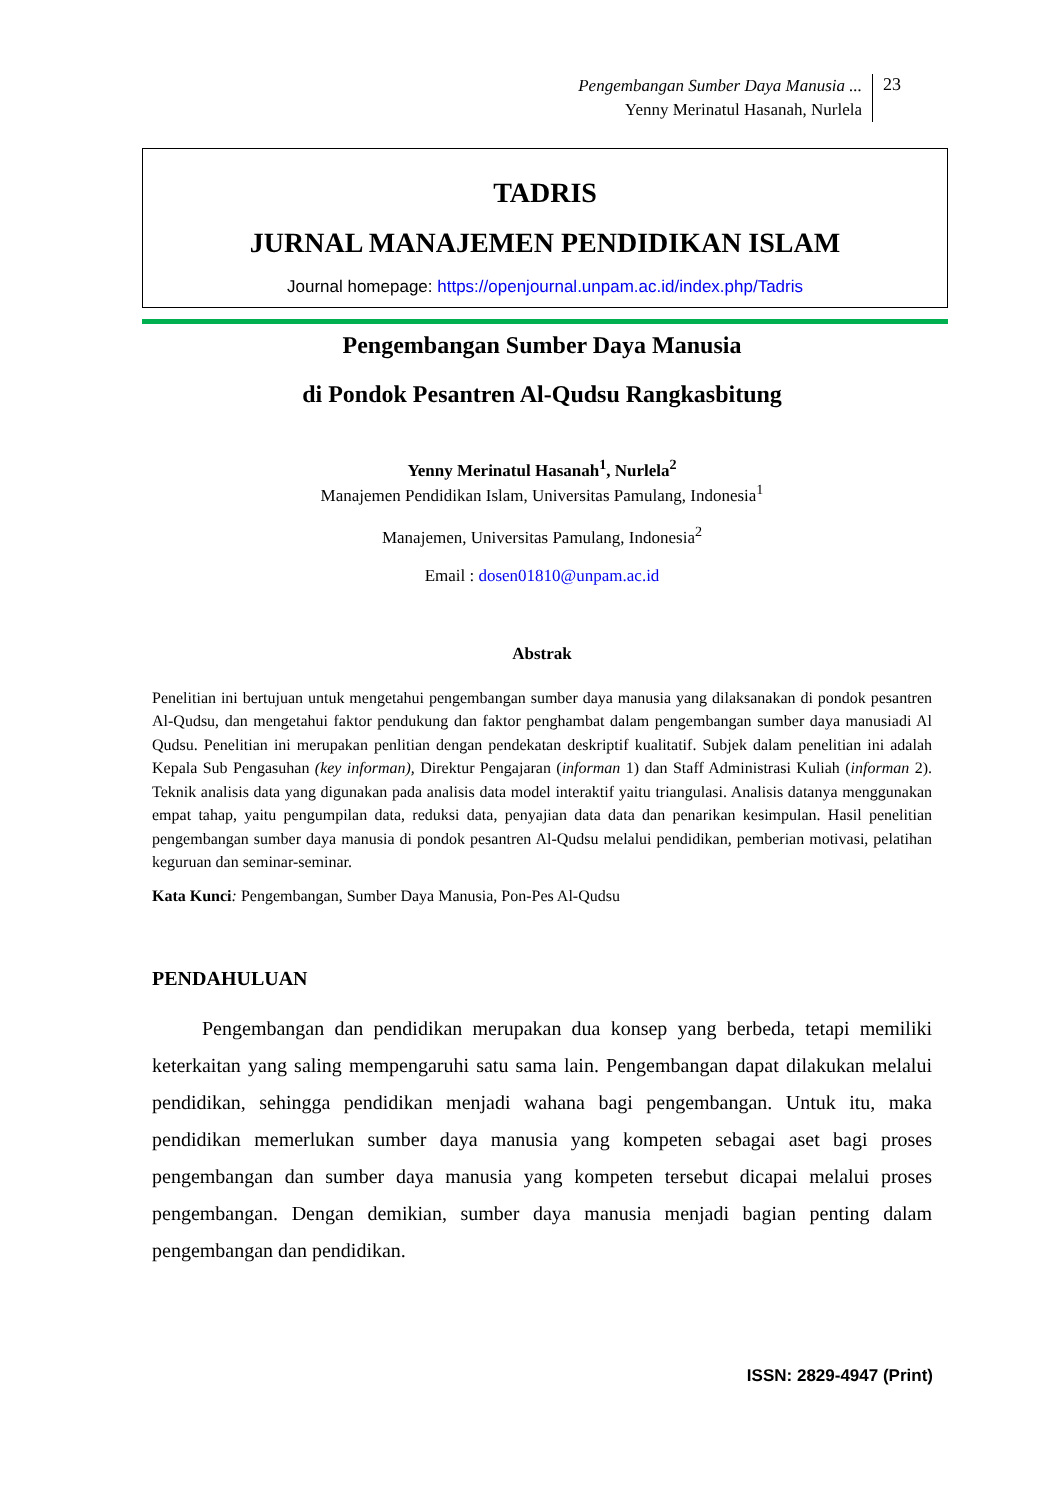Pengembangan Sumber Daya Manusia ...
Yenny Merinatul Hasanah, Nurlela
23
TADRIS
JURNAL MANAJEMEN PENDIDIKAN ISLAM
Journal homepage: https://openjournal.unpam.ac.id/index.php/Tadris
Pengembangan Sumber Daya Manusia
di Pondok Pesantren Al-Qudsu Rangkasbitung
Yenny Merinatul Hasanah<sup>1</sup>, Nurlela<sup>2</sup>
Manajemen Pendidikan Islam, Universitas Pamulang, Indonesia<sup>1</sup>
Manajemen, Universitas Pamulang, Indonesia<sup>2</sup>
Email : dosen01810@unpam.ac.id
Abstrak
Penelitian ini bertujuan untuk mengetahui pengembangan sumber daya manusia yang dilaksanakan di pondok pesantren Al-Qudsu, dan mengetahui faktor pendukung dan faktor penghambat dalam pengembangan sumber daya manusiadi Al Qudsu. Penelitian ini merupakan penlitian dengan pendekatan deskriptif kualitatif. Subjek dalam penelitian ini adalah Kepala Sub Pengasuhan (key informan), Direktur Pengajaran (informan 1) dan Staff Administrasi Kuliah (informan 2). Teknik analisis data yang digunakan pada analisis data model interaktif yaitu triangulasi. Analisis datanya menggunakan empat tahap, yaitu pengumpilan data, reduksi data, penyajian data data dan penarikan kesimpulan. Hasil penelitian pengembangan sumber daya manusia di pondok pesantren Al-Qudsu melalui pendidikan, pemberian motivasi, pelatihan keguruan dan seminar-seminar.
Kata Kunci: Pengembangan, Sumber Daya Manusia, Pon-Pes Al-Qudsu
PENDAHULUAN
Pengembangan dan pendidikan merupakan dua konsep yang berbeda, tetapi memiliki keterkaitan yang saling mempengaruhi satu sama lain. Pengembangan dapat dilakukan melalui pendidikan, sehingga pendidikan menjadi wahana bagi pengembangan. Untuk itu, maka pendidikan memerlukan sumber daya manusia yang kompeten sebagai aset bagi proses pengembangan dan sumber daya manusia yang kompeten tersebut dicapai melalui proses pengembangan. Dengan demikian, sumber daya manusia menjadi bagian penting dalam pengembangan dan pendidikan.
ISSN: 2829-4947 (Print)